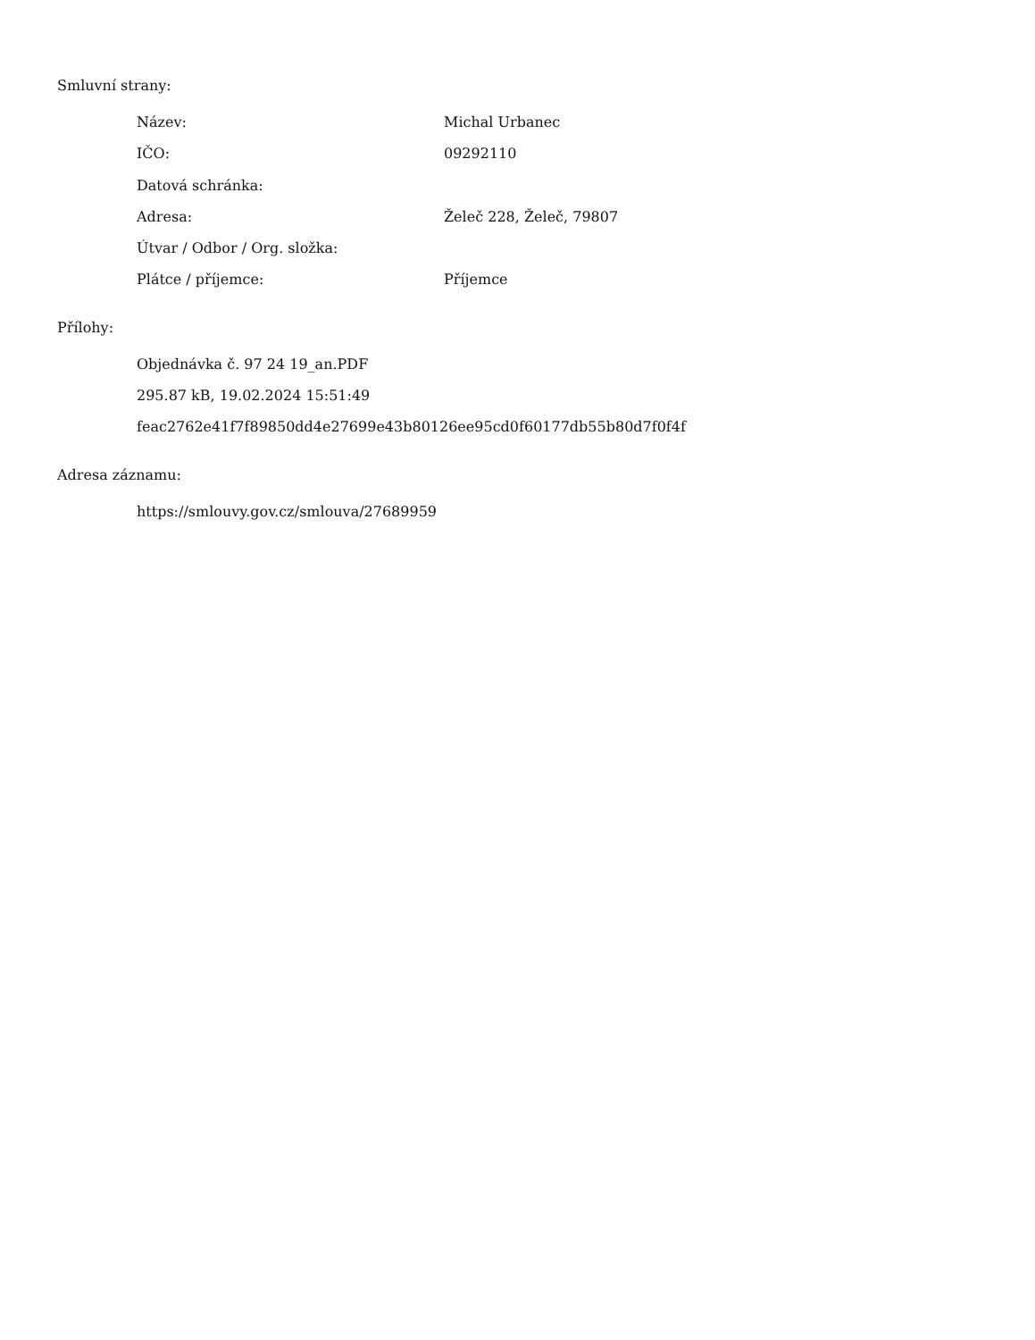Smluvní strany:
| Název: | Michal Urbanec |
| IČO: | 09292110 |
| Datová schránka: | |
| Adresa: | Želeč 228, Želeč, 79807 |
| Útvar / Odbor / Org. složka: | |
| Plátce / příjemce: | Příjemce |
Přílohy:
Objednávka č. 97 24 19_an.PDF
295.87 kB, 19.02.2024 15:51:49
feac2762e41f7f89850dd4e27699e43b80126ee95cd0f60177db55b80d7f0f4f
Adresa záznamu:
https://smlouvy.gov.cz/smlouva/27689959